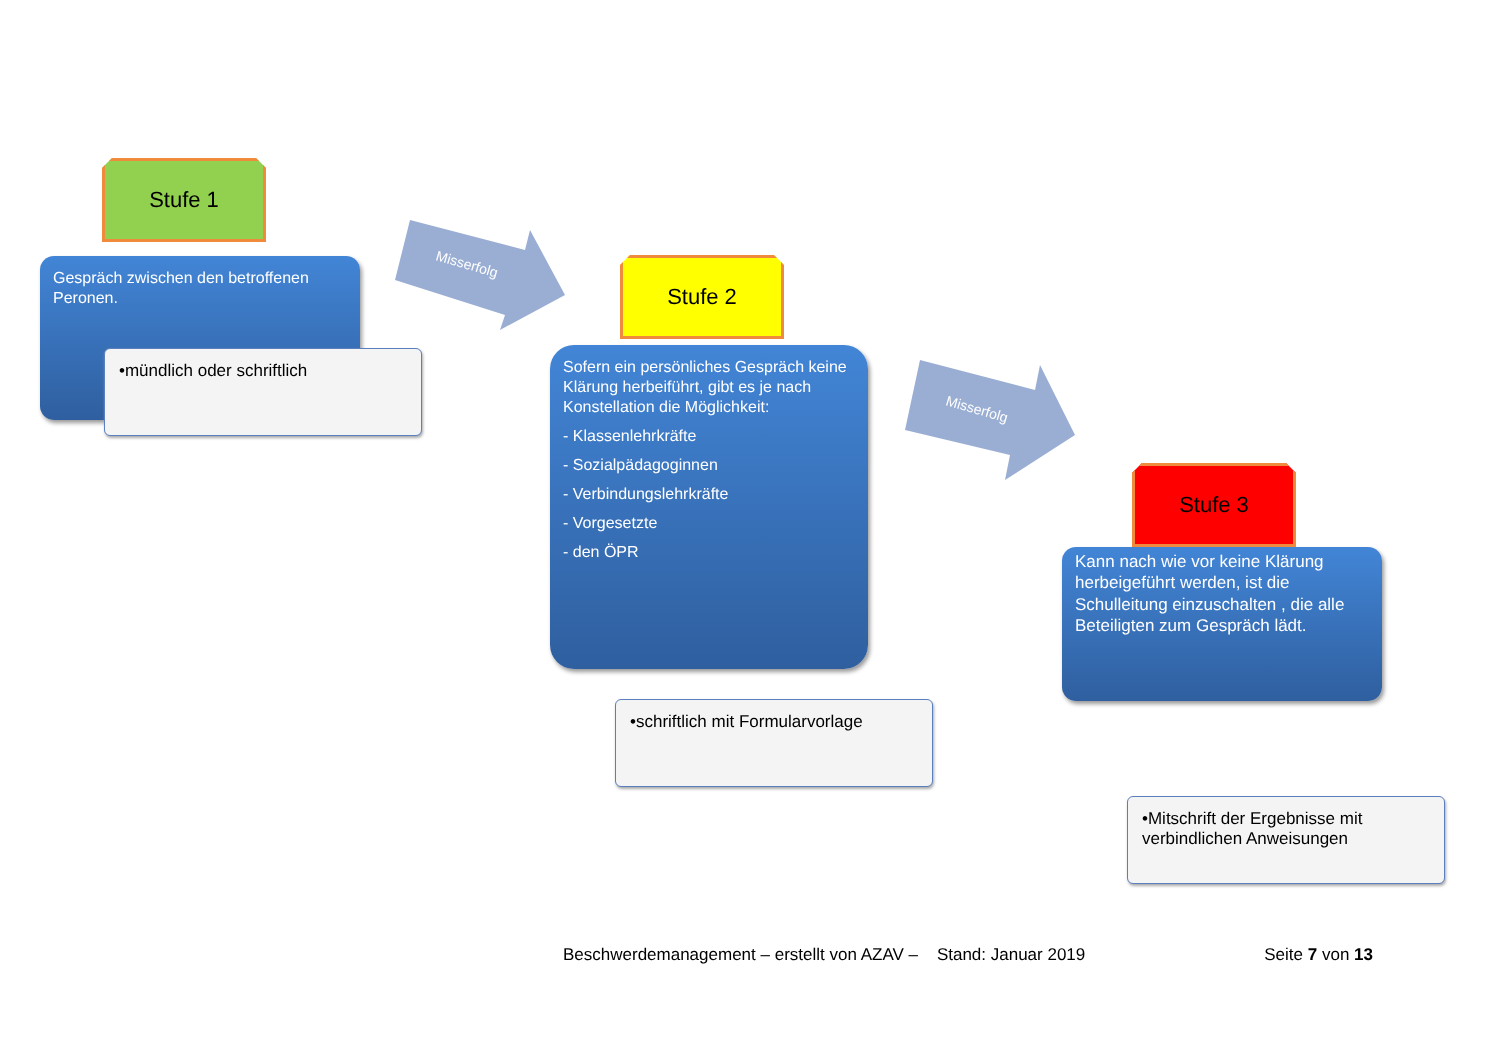Stufe 1
Gespräch zwischen den betroffenen Peronen.
•mündlich oder schriftlich
Misserfolg
Misserfolg
Stufe 2
Sofern ein persönliches Gespräch keine Klärung herbeiführt, gibt es je nach Konstellation die Möglichkeit:
- Klassenlehrkräfte
- Sozialpädagoginnen
- Verbindungslehrkräfte
- Vorgesetzte
- den ÖPR
•schriftlich mit Formularvorlage
Stufe 3
Kann nach wie vor keine Klärung herbeigeführt werden, ist die Schulleitung einzuschalten , die alle Beteiligten zum Gespräch lädt.
•Mitschrift der Ergebnisse mit verbindlichen Anweisungen
Beschwerdemanagement – erstellt von AZAV – Stand: Januar 2019 Seite 7 von 13